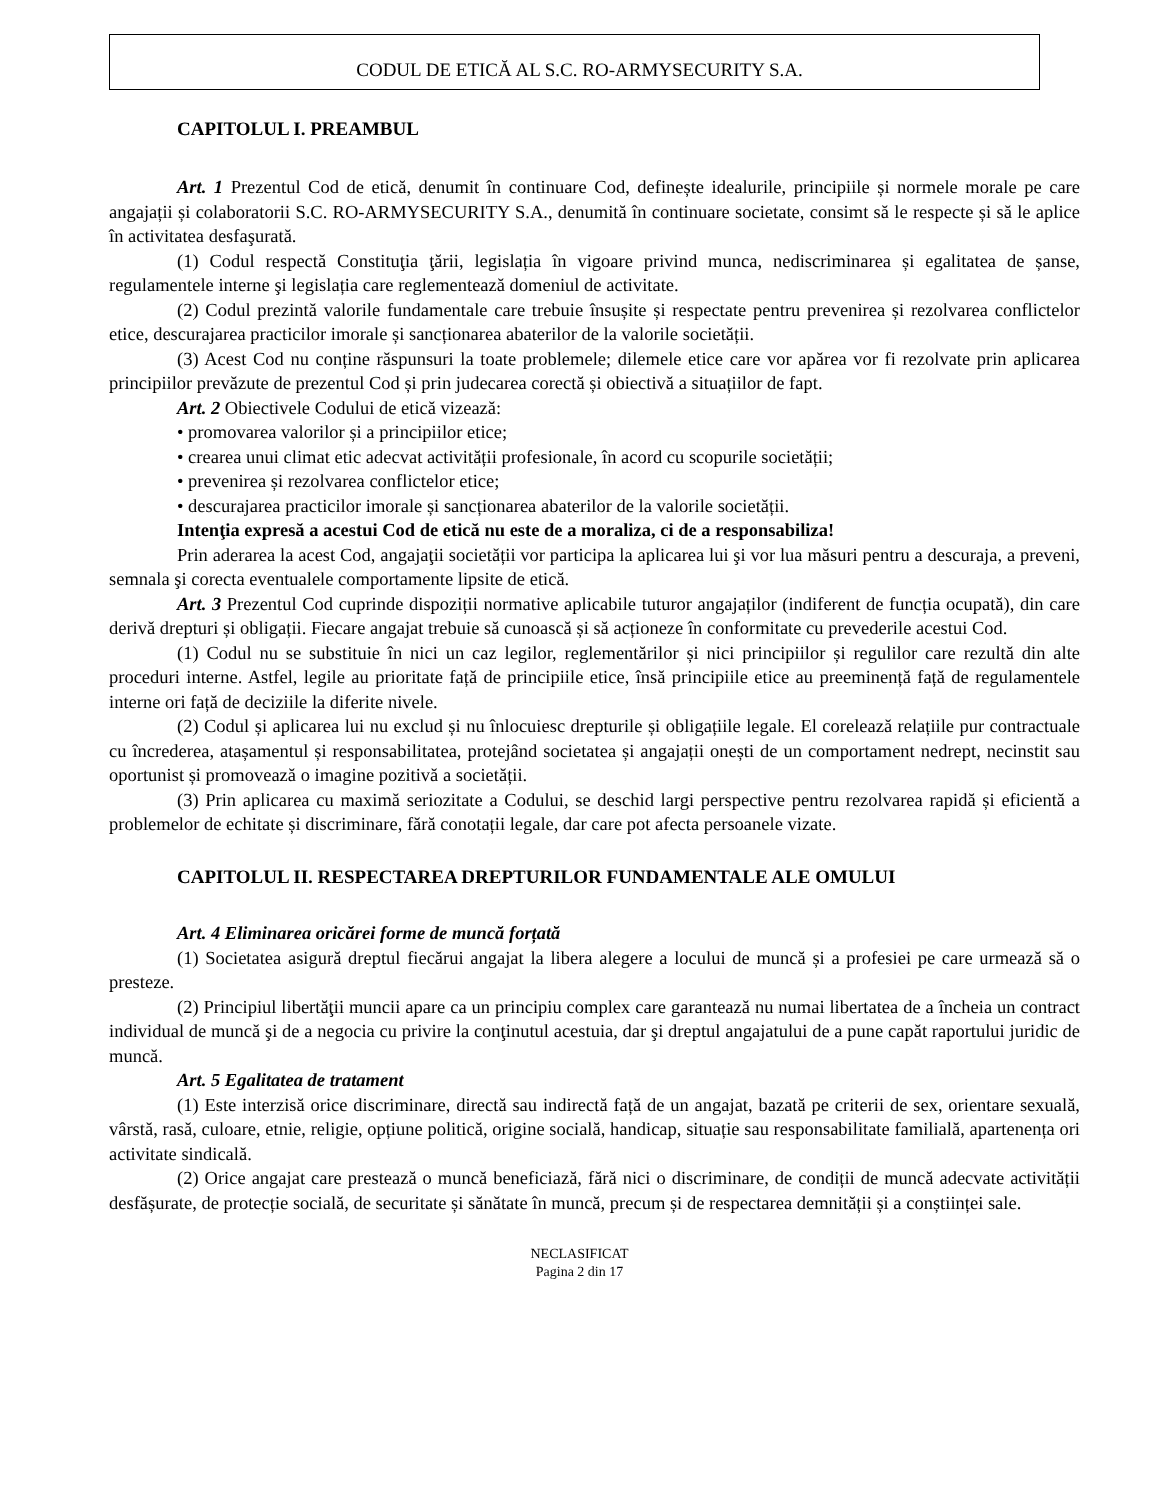CODUL DE ETICĂ AL S.C. RO-ARMYSECURITY S.A.
CAPITOLUL I. PREAMBUL
Art. 1 Prezentul Cod de etică, denumit în continuare Cod, definește idealurile, principiile și normele morale pe care angajații și colaboratorii S.C. RO-ARMYSECURITY S.A., denumită în continuare societate, consimt să le respecte și să le aplice în activitatea desfaşurată.
(1) Codul respectă Constituţia ţării, legislația în vigoare privind munca, nediscriminarea și egalitatea de șanse, regulamentele interne şi legislația care reglementează domeniul de activitate.
(2) Codul prezintă valorile fundamentale care trebuie însușite și respectate pentru prevenirea și rezolvarea conflictelor etice, descurajarea practicilor imorale și sancționarea abaterilor de la valorile societății.
(3) Acest Cod nu conține răspunsuri la toate problemele; dilemele etice care vor apărea vor fi rezolvate prin aplicarea principiilor prevăzute de prezentul Cod și prin judecarea corectă și obiectivă a situațiilor de fapt.
Art. 2 Obiectivele Codului de etică vizează:
• promovarea valorilor și a principiilor etice;
• crearea unui climat etic adecvat activității profesionale, în acord cu scopurile societății;
• prevenirea și rezolvarea conflictelor etice;
• descurajarea practicilor imorale și sancționarea abaterilor de la valorile societății.
Intenţia expresă a acestui Cod de etică nu este de a moraliza, ci de a responsabiliza!
Prin aderarea la acest Cod, angajaţii societății vor participa la aplicarea lui şi vor lua măsuri pentru a descuraja, a preveni, semnala şi corecta eventualele comportamente lipsite de etică.
Art. 3 Prezentul Cod cuprinde dispoziții normative aplicabile tuturor angajaților (indiferent de funcția ocupată), din care derivă drepturi și obligații. Fiecare angajat trebuie să cunoască și să acționeze în conformitate cu prevederile acestui Cod.
(1) Codul nu se substituie în nici un caz legilor, reglementărilor și nici principiilor și regulilor care rezultă din alte proceduri interne. Astfel, legile au prioritate față de principiile etice, însă principiile etice au preeminență față de regulamentele interne ori față de deciziile la diferite nivele.
(2) Codul și aplicarea lui nu exclud și nu înlocuiesc drepturile și obligațiile legale. El corelează relațiile pur contractuale cu încrederea, atașamentul și responsabilitatea, protejând societatea și angajații onești de un comportament nedrept, necinstit sau oportunist și promovează o imagine pozitivă a societății.
(3) Prin aplicarea cu maximă seriozitate a Codului, se deschid largi perspective pentru rezolvarea rapidă și eficientă a problemelor de echitate și discriminare, fără conotații legale, dar care pot afecta persoanele vizate.
CAPITOLUL II. RESPECTAREA DREPTURILOR FUNDAMENTALE ALE OMULUI
Art. 4 Eliminarea oricărei forme de muncă forțată
(1) Societatea asigură dreptul fiecărui angajat la libera alegere a locului de muncă și a profesiei pe care urmează să o presteze.
(2) Principiul libertăţii muncii apare ca un principiu complex care garantează nu numai libertatea de a încheia un contract individual de muncă şi de a negocia cu privire la conţinutul acestuia, dar şi dreptul angajatului de a pune capăt raportului juridic de muncă.
Art. 5 Egalitatea de tratament
(1) Este interzisă orice discriminare, directă sau indirectă față de un angajat, bazată pe criterii de sex, orientare sexuală, vârstă, rasă, culoare, etnie, religie, opțiune politică, origine socială, handicap, situație sau responsabilitate familială, apartenența ori activitate sindicală.
(2) Orice angajat care prestează o muncă beneficiază, fără nici o discriminare, de condiții de muncă adecvate activității desfășurate, de protecție socială, de securitate și sănătate în muncă, precum și de respectarea demnității și a conștiinței sale.
NECLASIFICAT
Pagina 2 din 17